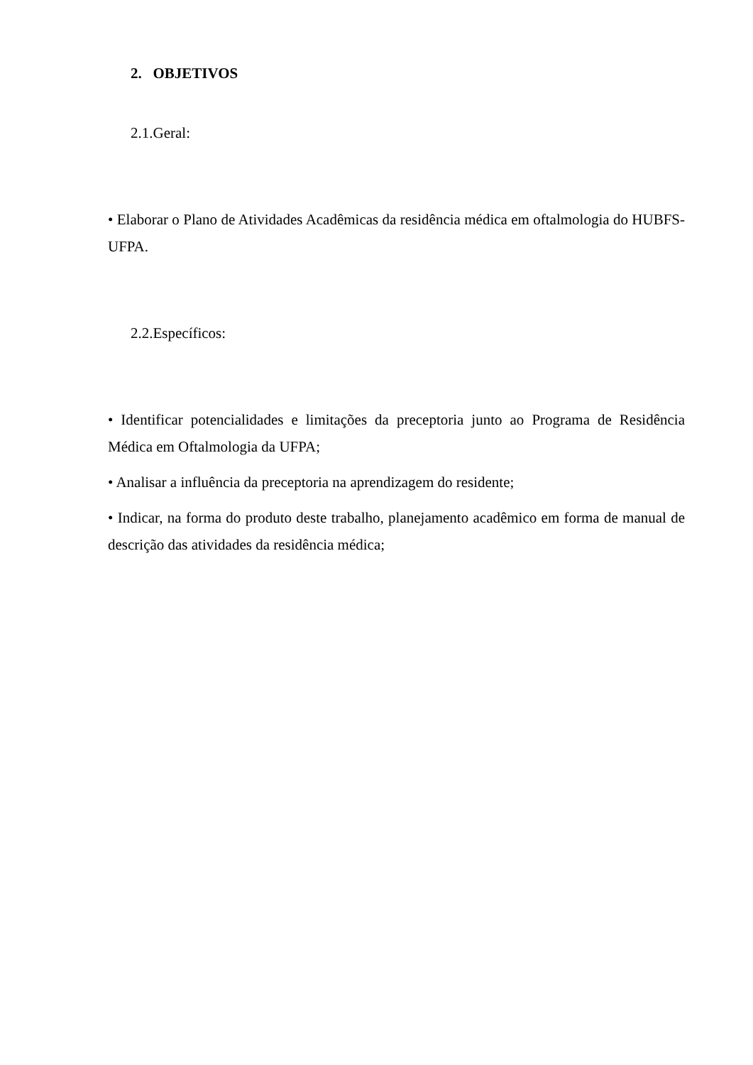2. OBJETIVOS
2.1.Geral:
• Elaborar o Plano de Atividades Acadêmicas da residência médica em oftalmologia do HUBFS-UFPA.
2.2.Específicos:
• Identificar potencialidades e limitações da preceptoria junto ao Programa de Residência Médica em Oftalmologia da UFPA;
• Analisar a influência da preceptoria na aprendizagem do residente;
• Indicar, na forma do produto deste trabalho, planejamento acadêmico em forma de manual de descrição das atividades da residência médica;